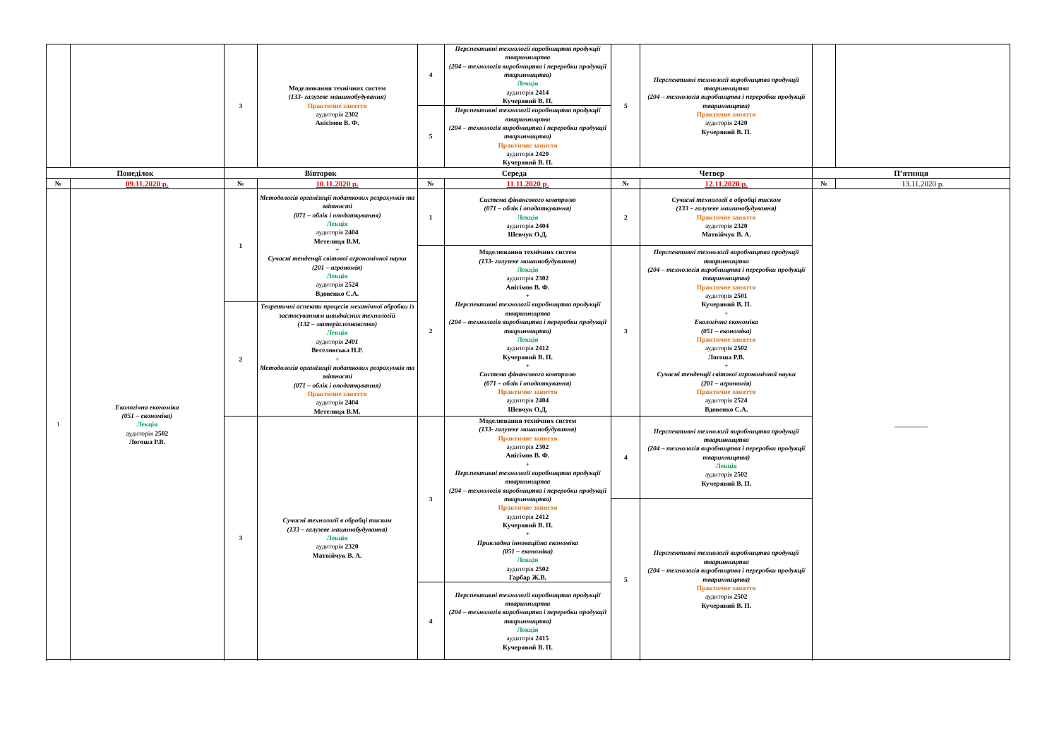| | | 3 | Моделювання технічних систем (133- галузеве машинобудування) Практичне заняття аудиторія 2302 Анісімов В. Ф. | 4 | Перспективні технології виробництва продукції тваринництва (204 – технологія виробництва і переробки продукції тваринництва) Лекція аудиторія 2414 Кучерявий В. П. | 5 | Перспективні технології виробництва продукції тваринництва (204 – технологія виробництва і переробки продукції тваринництва) Практичне заняття аудиторія 2420 Кучерявий В. П. | | |
| | | | | 5 | Перспективні технології виробництва продукції тваринництва (204 – технологія виробництва і переробки продукції тваринництва) Практичне заняття аудиторія 2420 Кучерявий В. П. | | | | |
| Понеділок | | Вівторок | | Середа | | Четвер | | П’ятниця | |
| № | 09.11.2020 р. | № | 10.11.2020 р. | № | 11.11.2020 р. | № | 12.11.2020 р. | № | 13.11.2020 р. |
| 1 | Екологічна економіка (051 – економіка) Лекція аудиторія 2502 Логоша Р.В. | 1 | Методологія організації податкових розрахунків та звітності (071 – облік і оподаткування) Лекція аудиторія 2404 Метелиця В.М. + Сучасні тенденції світової агрономічної науки (201 – агрономія) Лекція аудиторія 2524 Вдовенко С.А. | 1 | Система фінансового контролю (071 – облік і оподаткування) Лекція аудиторія 2404 Шевчук О.Д. | 2 | Сучасні технології в обробці тиском (133 – галузеве машинобудування) Практичне заняття аудиторія 2320 Матвійчук В. А. | __________ | |
| | | | | 2 | Моделювання технічних систем (133- галузеве машинобудування) Лекція аудиторія 2302 Анісімов В. Ф. + Перспективні технології виробництва продукції тваринництва (204 – технологія виробництва і переробки продукції тваринництва) Лекція аудиторія 2412 Кучерявий В. П. + Система фінансового контролю (071 – облік і оподаткування) Практичне заняття аудиторія 2404 Шевчук О.Д. | 3 | Перспективні технології виробництва продукції тваринництва (204 – технологія виробництва і переробки продукції тваринництва) Практичне заняття аудиторія 2501 Кучерявий В. П. + Екологічна економіка (051 – економіка) Практичне заняття аудиторія 2502 Логоша Р.В. + Сучасні тенденції світової агрономічної науки (201 – агрономія) Практичне заняття аудиторія 2524 Вдовенко С.А. | | |
| | | 2 | Теоретичні аспекти процесів механічної обробки із застосуванням швидкісних технологій (132 – матеріалознавство) Лекція аудиторія 2401 Веселовська Н.Р. + Методологія організації податкових розрахунків та звітності (071 – облік і оподаткування) Практичне заняття аудиторія 2404 Метелиця В.М. | | | | | | |
| | | 3 | Сучасні технології в обробці тиском (133 – галузеве машинобудування) Лекція аудиторія 2320 Матвійчук В. А. | 3 | Моделювання технічних систем (133- галузеве машинобудування) Практичне заняття аудиторія 2302 Анісімов В. Ф. + Перспективні технології виробництва продукції тваринництва (204 – технологія виробництва і переробки продукції тваринництва) Практичне заняття аудиторія 2412 Кучерявий В. П. + Прикладна інноваційна економіка (051 – економіка) Лекція аудиторія 2502 Гарбар Ж.В. | 4 | Перспективні технології виробництва продукції тваринництва (204 – технологія виробництва і переробки продукції тваринництва) Лекція аудиторія 2502 Кучерявий В. П. | | |
| | | | | | | 5 | Перспективні технології виробництва продукції тваринництва (204 – технологія виробництва і переробки продукції тваринництва) Практичне заняття аудиторія 2502 Кучерявий В. П. | | |
| | | | | 4 | Перспективні технології виробництва продукції тваринництва (204 – технологія виробництва і переробки продукції тваринництва) Лекція аудиторія 2415 Кучерявий В. П. | | | | |